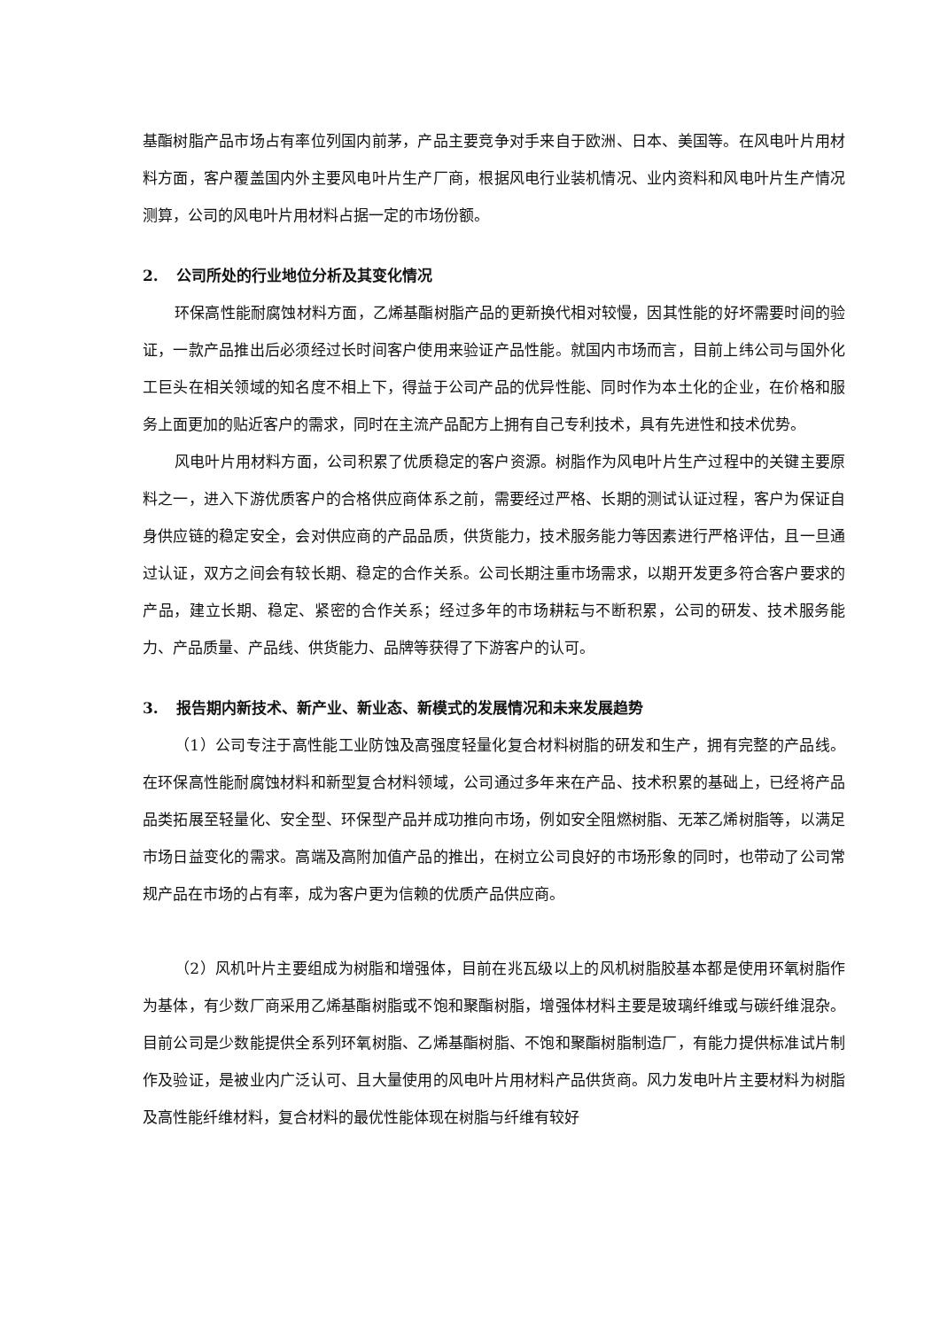基酯树脂产品市场占有率位列国内前茅，产品主要竞争对手来自于欧洲、日本、美国等。在风电叶片用材料方面，客户覆盖国内外主要风电叶片生产厂商，根据风电行业装机情况、业内资料和风电叶片生产情况测算，公司的风电叶片用材料占据一定的市场份额。
2. 公司所处的行业地位分析及其变化情况
环保高性能耐腐蚀材料方面，乙烯基酯树脂产品的更新换代相对较慢，因其性能的好坏需要时间的验证，一款产品推出后必须经过长时间客户使用来验证产品性能。就国内市场而言，目前上纬公司与国外化工巨头在相关领域的知名度不相上下，得益于公司产品的优异性能、同时作为本土化的企业，在价格和服务上面更加的贴近客户的需求，同时在主流产品配方上拥有自己专利技术，具有先进性和技术优势。
风电叶片用材料方面，公司积累了优质稳定的客户资源。树脂作为风电叶片生产过程中的关键主要原料之一，进入下游优质客户的合格供应商体系之前，需要经过严格、长期的测试认证过程，客户为保证自身供应链的稳定安全，会对供应商的产品品质，供货能力，技术服务能力等因素进行严格评估，且一旦通过认证，双方之间会有较长期、稳定的合作关系。公司长期注重市场需求，以期开发更多符合客户要求的产品，建立长期、稳定、紧密的合作关系；经过多年的市场耕耘与不断积累，公司的研发、技术服务能力、产品质量、产品线、供货能力、品牌等获得了下游客户的认可。
3. 报告期内新技术、新产业、新业态、新模式的发展情况和未来发展趋势
（1）公司专注于高性能工业防蚀及高强度轻量化复合材料树脂的研发和生产，拥有完整的产品线。在环保高性能耐腐蚀材料和新型复合材料领域，公司通过多年来在产品、技术积累的基础上，已经将产品品类拓展至轻量化、安全型、环保型产品并成功推向市场，例如安全阻燃树脂、无苯乙烯树脂等，以满足市场日益变化的需求。高端及高附加值产品的推出，在树立公司良好的市场形象的同时，也带动了公司常规产品在市场的占有率，成为客户更为信赖的优质产品供应商。
（2）风机叶片主要组成为树脂和增强体，目前在兆瓦级以上的风机树脂胶基本都是使用环氧树脂作为基体，有少数厂商采用乙烯基酯树脂或不饱和聚酯树脂，增强体材料主要是玻璃纤维或与碳纤维混杂。目前公司是少数能提供全系列环氧树脂、乙烯基酯树脂、不饱和聚酯树脂制造厂，有能力提供标准试片制作及验证，是被业内广泛认可、且大量使用的风电叶片用材料产品供货商。风力发电叶片主要材料为树脂及高性能纤维材料，复合材料的最优性能体现在树脂与纤维有较好